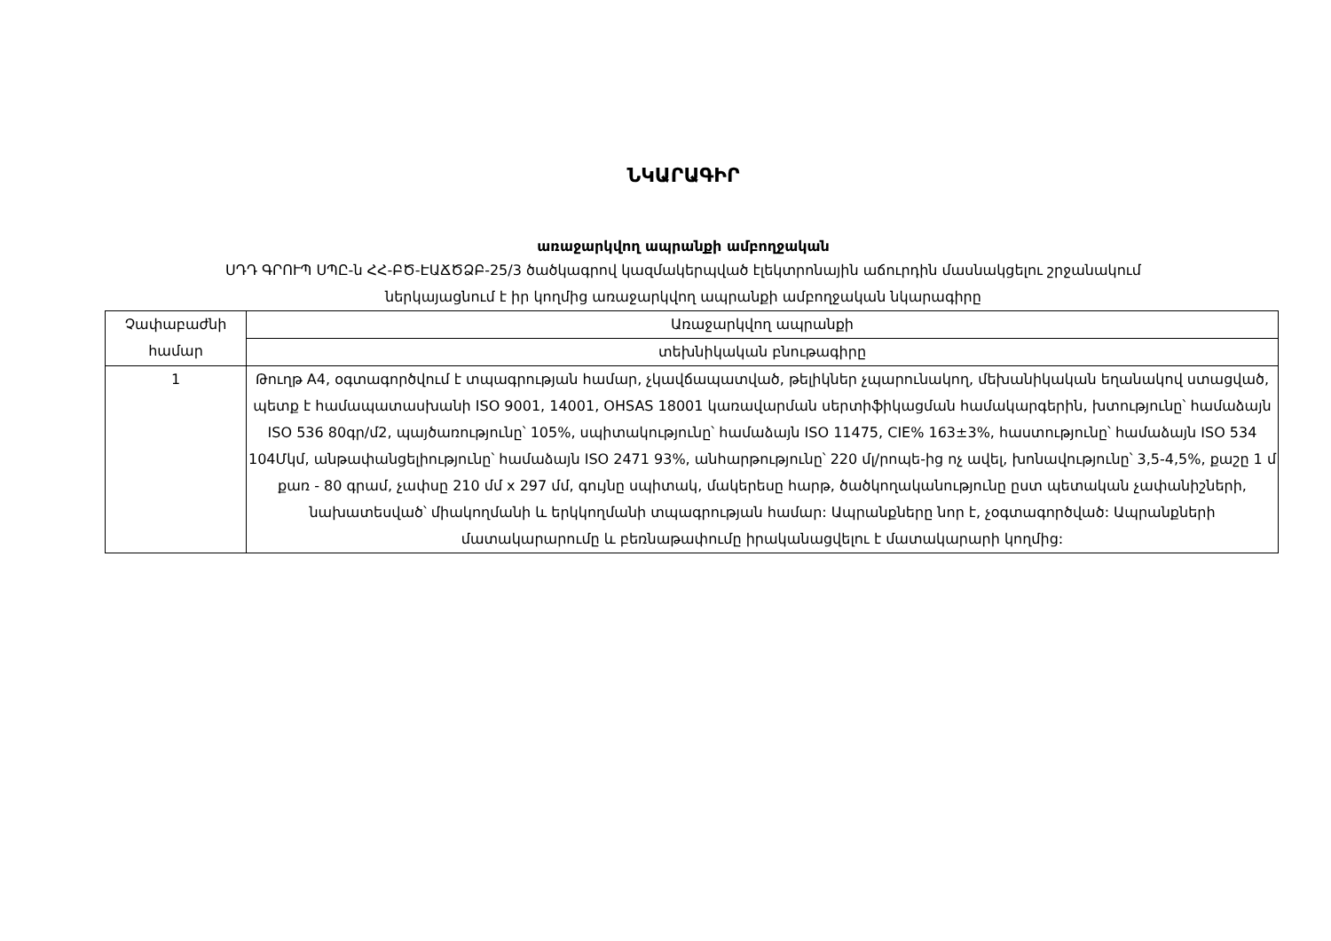ՆԿԱՐԱԳԻՐ
առաջարկվող ապրանքի ամբողջական
ՍԴԴ ԳՐՈՒՊ ՍՊԸ-ն ՀՀ-ԲԾ-ԷԱՃԾՁԲ-25/3 ծածկագրով կազմակերպված էլեկտրոնային աճուրդին մասնակցելու շրջանակում
ներկայացնում է իր կողմից առաջարկվող ապրանքի ամբողջական նկարագիրը
| Չափաբաժնի համար | Առաջարկվող ապրանքի |
| | տեխնիկական բնութագիրը |
| 1 | Թուղթ A4, օգտագործվում է տպագրության համար, չկավճապատված, թելիկներ չպարունակող, մեխանիկական եղանակով ստացված, պետք է համապատասխանի ISO 9001, 14001, OHSAS 18001 կառավարման սերտիֆիկացման համակարգերին, խտությունը՝ համաձայն ISO 536 80գր/մ2, պայծառությունը՝ 105%, սպիտակությունը՝ համաձայն ISO 11475, CIE% 163±3%, հաստությունը՝ համաձայն ISO 534 104Մկմ, անթափանցելիությունը՝ համաձայն ISO 2471 93%, անհարթությունը՝ 220 մլ/րոպե-ից ոչ ավել, խոնավությունը՝ 3,5-4,5%, քաշը 1 մ քառ - 80 գրամ, չափսը 210 մմ x 297 մմ, գույնը սպիտակ, մակերեսը հարթ, ծածկողականությունը ըստ պետական չափանիշների, նախատեսված՝ միակողմանի և երկկողմանի տպագրության համար: Ապրանքները նոր է, չօգտագործված: Ապրանքների մատակարարումը և բեռնաթափումը իրականացվելու է մատակարարի կողմից: |